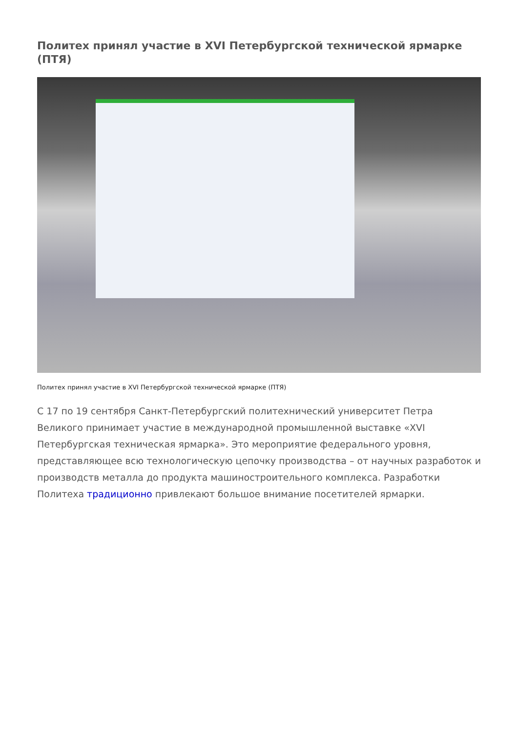Политех принял участие в XVI Петербургской технической ярмарке (ПТЯ)
Политех принял участие в XVI Петербургской технической ярмарке (ПТЯ)
С 17 по 19 сентября Санкт-Петербургский политехнический университет Петра Великого принимает участие в международной промышленной выставке «XVI Петербургская техническая ярмарка». Это мероприятие федерального уровня, представляющее всю технологическую цепочку производства – от научных разработок и производств металла до продукта машиностроительного комплекса. Разработки Политеха традиционно привлекают большое внимание посетителей ярмарки.